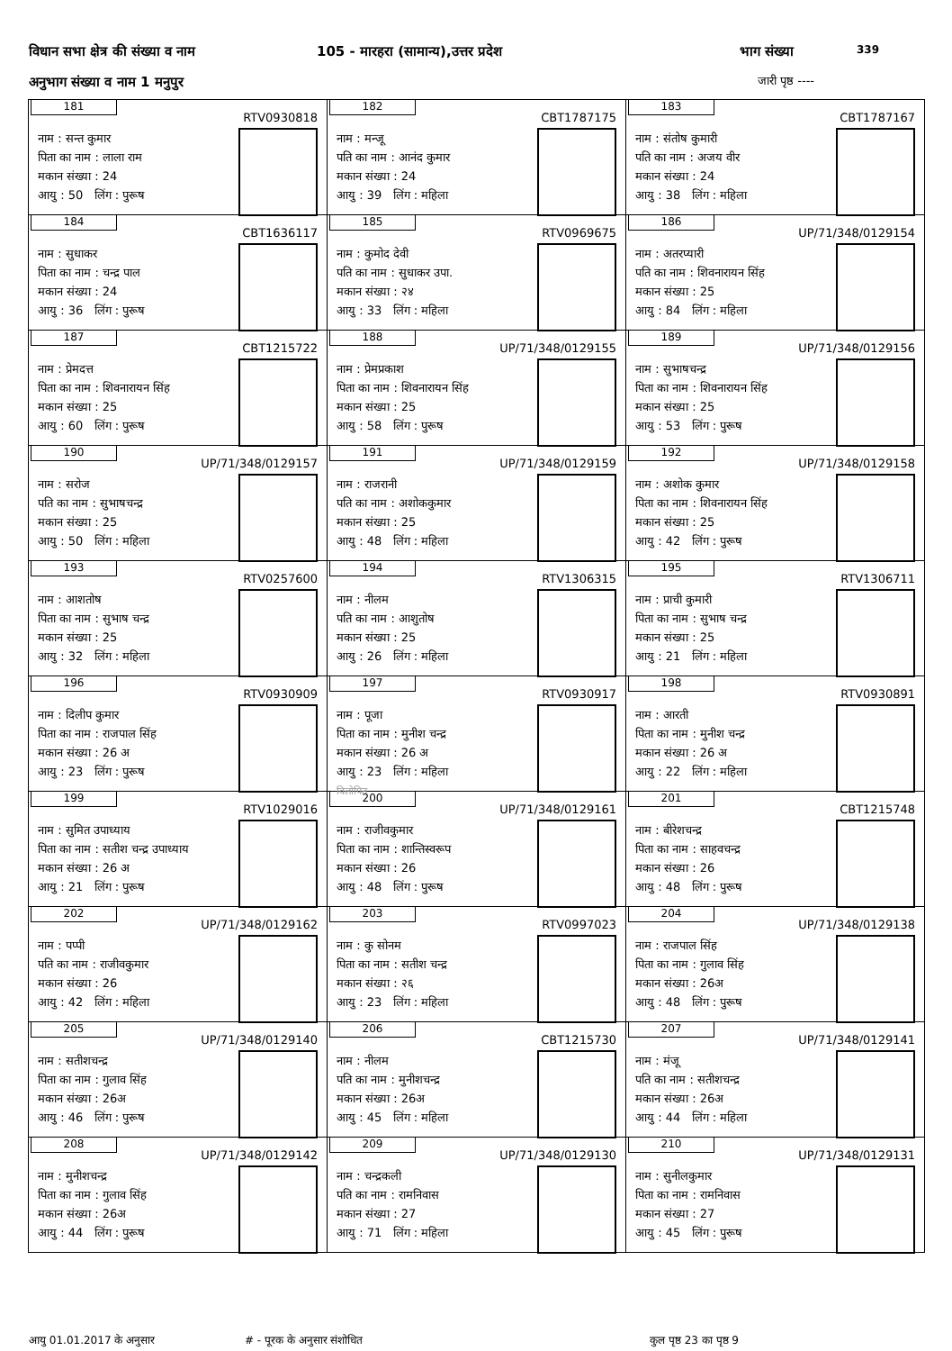विधान सभा क्षेत्र की संख्या व नाम 105 - मारहरा (सामान्य),उत्तर प्रदेश भाग संख्या 339
अनुभाग संख्या व नाम 1 मनुपुर जारी पृष्ठ ----
| 181 RTV0930818 नाम : सन्त कुमार पिता का नाम : लाला राम मकान संख्या : 24 आयु : 50 लिंग : पुरूष | 182 CBT1787175 नाम : मन्जू पति का नाम : आनंद कुमार मकान संख्या : 24 आयु : 39 लिंग : महिला | 183 CBT1787167 नाम : संतोष कुमारी पति का नाम : अजय वीर मकान संख्या : 24 आयु : 38 लिंग : महिला |
| 184 CBT1636117 नाम : सुधाकर पिता का नाम : चन्द्र पाल मकान संख्या : 24 आयु : 36 लिंग : पुरूष | 185 RTV0969675 नाम : कुमोद देवी पति का नाम : सुधाकर उपा. मकान संख्या : २४ आयु : 33 लिंग : महिला | 186 UP/71/348/0129154 नाम : अतरप्यारी पति का नाम : शिवनारायन सिंह मकान संख्या : 25 आयु : 84 लिंग : महिला |
| 187 CBT1215722 नाम : प्रेमदत्त पिता का नाम : शिवनारायन सिंह मकान संख्या : 25 आयु : 60 लिंग : पुरूष | 188 UP/71/348/0129155 नाम : प्रेमप्रकाश पिता का नाम : शिवनारायन सिंह मकान संख्या : 25 आयु : 58 लिंग : पुरूष | 189 UP/71/348/0129156 नाम : सुभाषचन्द्र पिता का नाम : शिवनारायन सिंह मकान संख्या : 25 आयु : 53 लिंग : पुरूष |
| 190 UP/71/348/0129157 नाम : सरोज पति का नाम : सुभाषचन्द्र मकान संख्या : 25 आयु : 50 लिंग : महिला | 191 UP/71/348/0129159 नाम : राजरानी पति का नाम : अशोककुमार मकान संख्या : 25 आयु : 48 लिंग : महिला | 192 UP/71/348/0129158 नाम : अशोक कुमार पिता का नाम : शिवनारायन सिंह मकान संख्या : 25 आयु : 42 लिंग : पुरूष |
| 193 RTV0257600 नाम : आशतोष पिता का नाम : सुभाष चन्द्र मकान संख्या : 25 आयु : 32 लिंग : महिला | 194 RTV1306315 नाम : नीलम पति का नाम : आशुतोष मकान संख्या : 25 आयु : 26 लिंग : महिला | 195 RTV1306711 नाम : प्राची कुमारी पिता का नाम : सुभाष चन्द्र मकान संख्या : 25 आयु : 21 लिंग : महिला |
| 196 RTV0930909 नाम : दिलीप कुमार पिता का नाम : राजपाल सिंह मकान संख्या : 26 अ आयु : 23 लिंग : पुरूष | 197 RTV0930917 नाम : पूजा पिता का नाम : मुनीश चन्द्र मकान संख्या : 26 अ आयु : 23 लिंग : महिला विलोपित | 198 RTV0930891 नाम : आरती पिता का नाम : मुनीश चन्द्र मकान संख्या : 26 अ आयु : 22 लिंग : महिला |
| 199 RTV1029016 नाम : सुमित उपाध्याय पिता का नाम : सतीश चन्द्र उपाध्याय मकान संख्या : 26 अ आयु : 21 लिंग : पुरूष | 200 UP/71/348/0129161 नाम : राजीवकुमार पिता का नाम : शान्तिस्वरूप मकान संख्या : 26 आयु : 48 लिंग : पुरूष | 201 CBT1215748 नाम : बीरेशचन्द्र पिता का नाम : साहवचन्द्र मकान संख्या : 26 आयु : 48 लिंग : पुरूष |
| 202 UP/71/348/0129162 नाम : पप्पी पति का नाम : राजीवकुमार मकान संख्या : 26 आयु : 42 लिंग : महिला | 203 RTV0997023 नाम : कु सोनम पिता का नाम : सतीश चन्द्र मकान संख्या : २६ आयु : 23 लिंग : महिला | 204 UP/71/348/0129138 नाम : राजपाल सिंह पिता का नाम : गुलाव सिंह मकान संख्या : 26अ आयु : 48 लिंग : पुरूष |
| 205 UP/71/348/0129140 नाम : सतीशचन्द्र पिता का नाम : गुलाव सिंह मकान संख्या : 26अ आयु : 46 लिंग : पुरूष | 206 CBT1215730 नाम : नीलम पति का नाम : मुनीशचन्द्र मकान संख्या : 26अ आयु : 45 लिंग : महिला | 207 UP/71/348/0129141 नाम : मंजू पति का नाम : सतीशचन्द्र मकान संख्या : 26अ आयु : 44 लिंग : महिला |
| 208 UP/71/348/0129142 नाम : मुनीशचन्द्र पिता का नाम : गुलाव सिंह मकान संख्या : 26अ आयु : 44 लिंग : पुरूष | 209 UP/71/348/0129130 नाम : चन्द्रकली पति का नाम : रामनिवास मकान संख्या : 27 आयु : 71 लिंग : महिला | 210 UP/71/348/0129131 नाम : सुनीलकुमार पिता का नाम : रामनिवास मकान संख्या : 27 आयु : 45 लिंग : पुरूष |
आयु 01.01.2017 के अनुसार # - पूरक के अनुसार संशोधित कुल पृष्ठ 23 का पृष्ठ 9